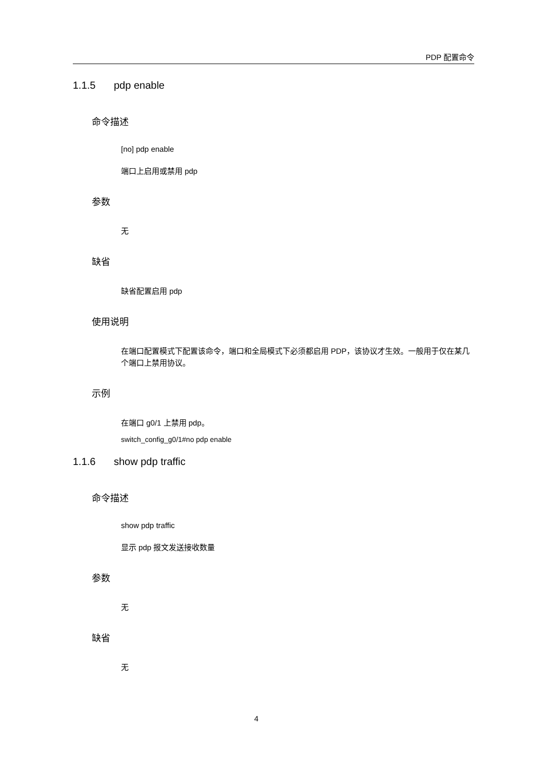PDP 配置命令
1.1.5 pdp enable
命令描述
[no] pdp enable
端口上启用或禁用 pdp
参数
无
缺省
缺省配置启用 pdp
使用说明
在端口配置模式下配置该命令，端口和全局模式下必须都启用 PDP，该协议才生效。一般用于仅在某几个端口上禁用协议。
示例
在端口 g0/1 上禁用 pdp。
switch_config_g0/1#no pdp enable
1.1.6 show pdp traffic
命令描述
show pdp traffic
显示 pdp 报文发送接收数量
参数
无
缺省
无
4